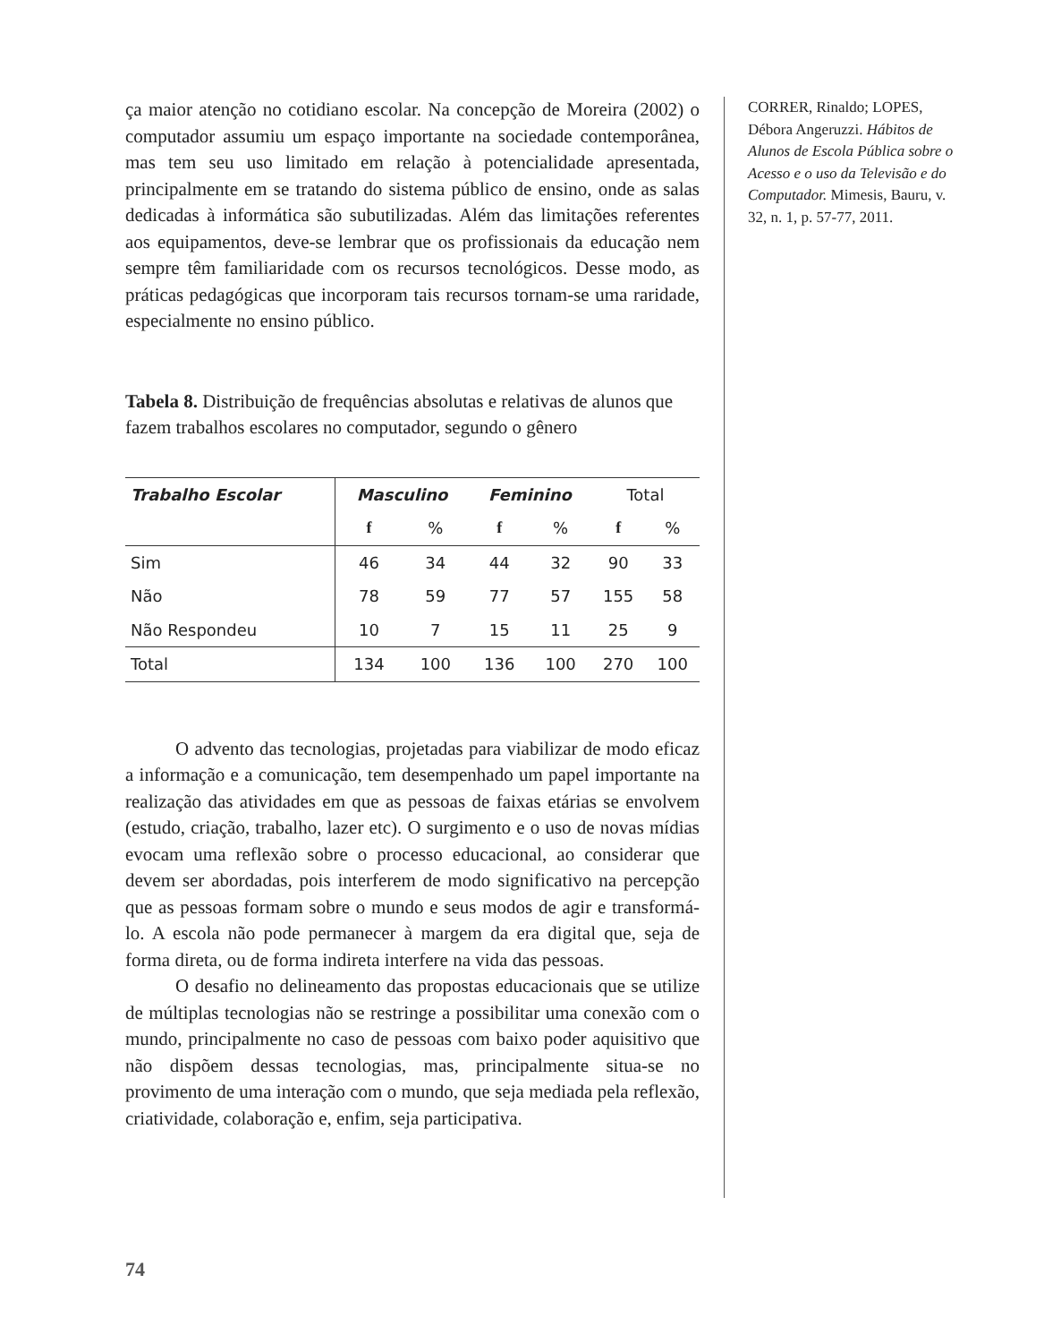ça maior atenção no cotidiano escolar. Na concepção de Moreira (2002) o computador assumiu um espaço importante na sociedade contemporânea, mas tem seu uso limitado em relação à potencialidade apresentada, principalmente em se tratando do sistema público de ensino, onde as salas dedicadas à informática são subutilizadas. Além das limitações referentes aos equipamentos, deve-se lembrar que os profissionais da educação nem sempre têm familiaridade com os recursos tecnológicos. Desse modo, as práticas pedagógicas que incorporam tais recursos tornam-se uma raridade, especialmente no ensino público.
Tabela 8. Distribuição de frequências absolutas e relativas de alunos que fazem trabalhos escolares no computador, segundo o gênero
| Trabalho Escolar | Masculino | | Feminino | | Total | |
| | f | % | f | % | f | % |
| Sim | 46 | 34 | 44 | 32 | 90 | 33 |
| Não | 78 | 59 | 77 | 57 | 155 | 58 |
| Não Respondeu | 10 | 7 | 15 | 11 | 25 | 9 |
| Total | 134 | 100 | 136 | 100 | 270 | 100 |
O advento das tecnologias, projetadas para viabilizar de modo eficaz a informação e a comunicação, tem desempenhado um papel importante na realização das atividades em que as pessoas de faixas etárias se envolvem (estudo, criação, trabalho, lazer etc). O surgimento e o uso de novas mídias evocam uma reflexão sobre o processo educacional, ao considerar que devem ser abordadas, pois interferem de modo significativo na percepção que as pessoas formam sobre o mundo e seus modos de agir e transformá-lo. A escola não pode permanecer à margem da era digital que, seja de forma direta, ou de forma indireta interfere na vida das pessoas.
O desafio no delineamento das propostas educacionais que se utilize de múltiplas tecnologias não se restringe a possibilitar uma conexão com o mundo, principalmente no caso de pessoas com baixo poder aquisitivo que não dispõem dessas tecnologias, mas, principalmente situa-se no provimento de uma interação com o mundo, que seja mediada pela reflexão, criatividade, colaboração e, enfim, seja participativa.
CORRER, Rinaldo; LOPES, Débora Angeruzzi. Hábitos de Alunos de Escola Pública sobre o Acesso e o uso da Televisão e do Computador. Mimesis, Bauru, v. 32, n. 1, p. 57-77, 2011.
74